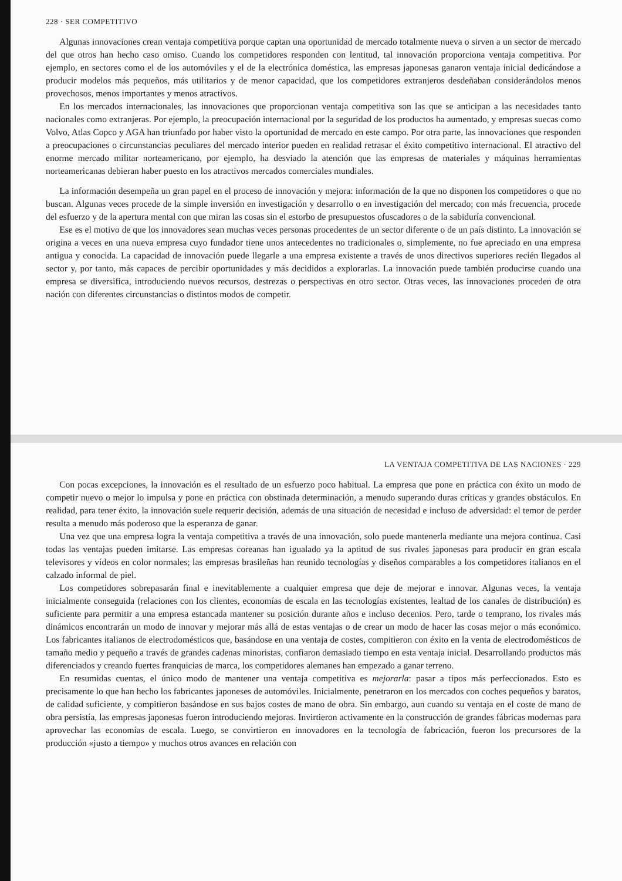228 · SER COMPETITIVO
Algunas innovaciones crean ventaja competitiva porque captan una oportunidad de mercado totalmente nueva o sirven a un sector de mercado del que otros han hecho caso omiso. Cuando los competidores responden con lentitud, tal innovación proporciona ventaja competitiva. Por ejemplo, en sectores como el de los automóviles y el de la electrónica doméstica, las empresas japonesas ganaron ventaja inicial dedicándose a producir modelos más pequeños, más utilitarios y de menor capacidad, que los competidores extranjeros desdeñaban considerándolos menos provechosos, menos importantes y menos atractivos.
En los mercados internacionales, las innovaciones que proporcionan ventaja competitiva son las que se anticipan a las necesidades tanto nacionales como extranjeras. Por ejemplo, la preocupación internacional por la seguridad de los productos ha aumentado, y empresas suecas como Volvo, Atlas Copco y AGA han triunfado por haber visto la oportunidad de mercado en este campo. Por otra parte, las innovaciones que responden a preocupaciones o circunstancias peculiares del mercado interior pueden en realidad retrasar el éxito competitivo internacional. El atractivo del enorme mercado militar norteamericano, por ejemplo, ha desviado la atención que las empresas de materiales y máquinas herramientas norteamericanas debieran haber puesto en los atractivos mercados comerciales mundiales.
La información desempeña un gran papel en el proceso de innovación y mejora: información de la que no disponen los competidores o que no buscan. Algunas veces procede de la simple inversión en investigación y desarrollo o en investigación del mercado; con más frecuencia, procede del esfuerzo y de la apertura mental con que miran las cosas sin el estorbo de presupuestos ofuscadores o de la sabiduría convencional.
Ese es el motivo de que los innovadores sean muchas veces personas procedentes de un sector diferente o de un país distinto. La innovación se origina a veces en una nueva empresa cuyo fundador tiene unos antecedentes no tradicionales o, simplemente, no fue apreciado en una empresa antigua y conocida. La capacidad de innovación puede llegarle a una empresa existente a través de unos directivos superiores recién llegados al sector y, por tanto, más capaces de percibir oportunidades y más decididos a explorarlas. La innovación puede también producirse cuando una empresa se diversifica, introduciendo nuevos recursos, destrezas o perspectivas en otro sector. Otras veces, las innovaciones proceden de otra nación con diferentes circunstancias o distintos modos de competir.
LA VENTAJA COMPETITIVA DE LAS NACIONES · 229
Con pocas excepciones, la innovación es el resultado de un esfuerzo poco habitual. La empresa que pone en práctica con éxito un modo de competir nuevo o mejor lo impulsa y pone en práctica con obstinada determinación, a menudo superando duras críticas y grandes obstáculos. En realidad, para tener éxito, la innovación suele requerir decisión, además de una situación de necesidad e incluso de adversidad: el temor de perder resulta a menudo más poderoso que la esperanza de ganar.
Una vez que una empresa logra la ventaja competitiva a través de una innovación, solo puede mantenerla mediante una mejora continua. Casi todas las ventajas pueden imitarse. Las empresas coreanas han igualado ya la aptitud de sus rivales japonesas para producir en gran escala televisores y vídeos en color normales; las empresas brasileñas han reunido tecnologías y diseños comparables a los competidores italianos en el calzado informal de piel.
Los competidores sobrepasarán final e inevitablemente a cualquier empresa que deje de mejorar e innovar. Algunas veces, la ventaja inicialmente conseguida (relaciones con los clientes, economías de escala en las tecnologías existentes, lealtad de los canales de distribución) es suficiente para permitir a una empresa estancada mantener su posición durante años e incluso decenios. Pero, tarde o temprano, los rivales más dinámicos encontrarán un modo de innovar y mejorar más allá de estas ventajas o de crear un modo de hacer las cosas mejor o más económico. Los fabricantes italianos de electrodomésticos que, basándose en una ventaja de costes, compitieron con éxito en la venta de electrodomésticos de tamaño medio y pequeño a través de grandes cadenas minoristas, confiaron demasiado tiempo en esta ventaja inicial. Desarrollando productos más diferenciados y creando fuertes franquicias de marca, los competidores alemanes han empezado a ganar terreno.
En resumidas cuentas, el único modo de mantener una ventaja competitiva es mejorarla: pasar a tipos más perfeccionados. Esto es precisamente lo que han hecho los fabricantes japoneses de automóviles. Inicialmente, penetraron en los mercados con coches pequeños y baratos, de calidad suficiente, y compitieron basándose en sus bajos costes de mano de obra. Sin embargo, aun cuando su ventaja en el coste de mano de obra persistía, las empresas japonesas fueron introduciendo mejoras. Invirtieron activamente en la construcción de grandes fábricas modernas para aprovechar las economías de escala. Luego, se convirtieron en innovadores en la tecnología de fabricación, fueron los precursores de la producción «justo a tiempo» y muchos otros avances en relación con